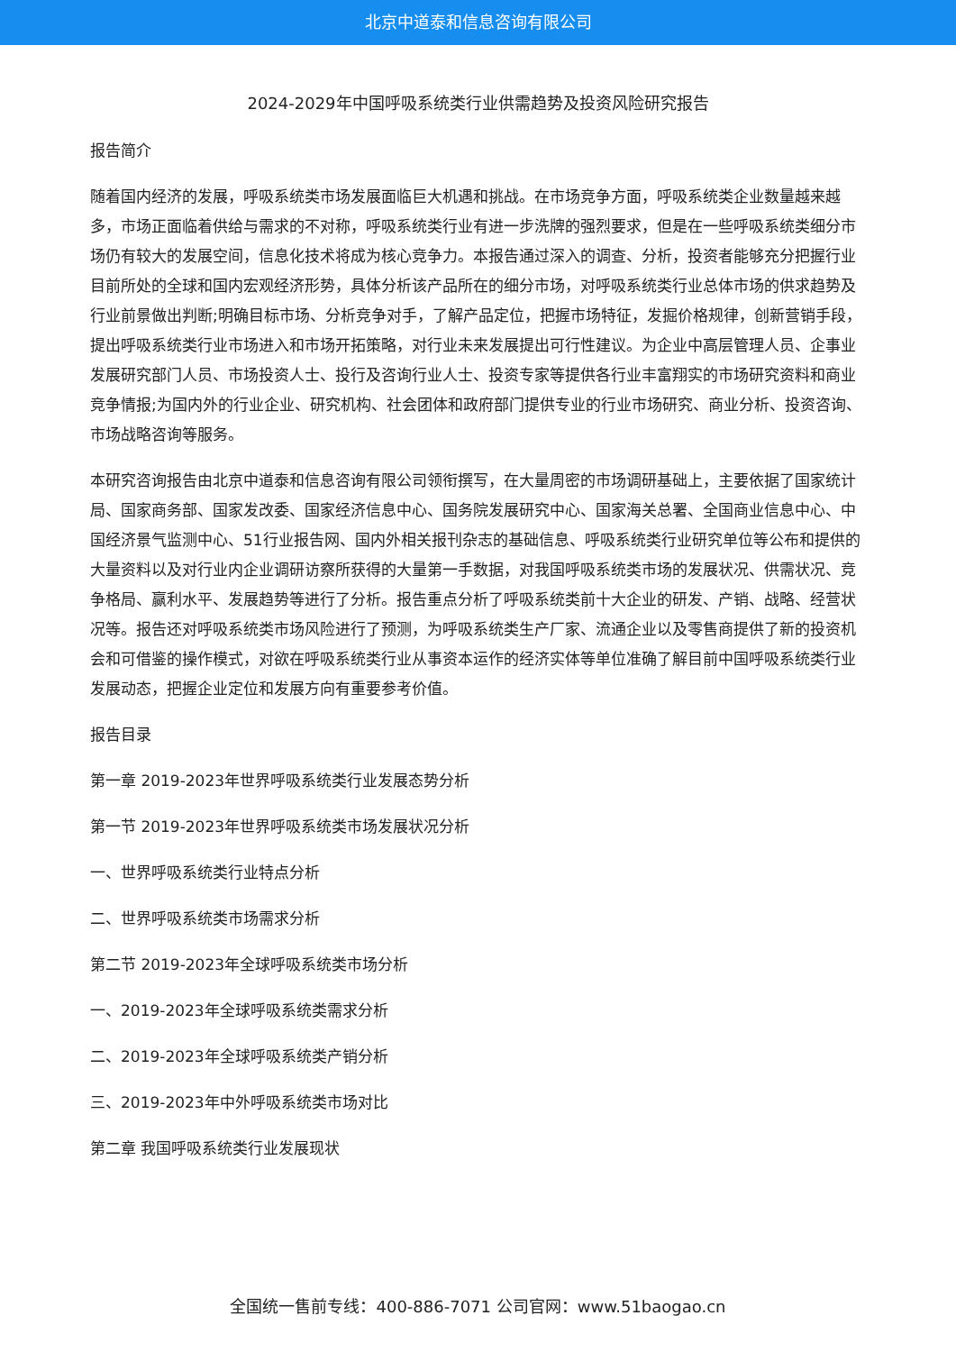北京中道泰和信息咨询有限公司
2024-2029年中国呼吸系统类行业供需趋势及投资风险研究报告
报告简介
随着国内经济的发展，呼吸系统类市场发展面临巨大机遇和挑战。在市场竞争方面，呼吸系统类企业数量越来越多，市场正面临着供给与需求的不对称，呼吸系统类行业有进一步洗牌的强烈要求，但是在一些呼吸系统类细分市场仍有较大的发展空间，信息化技术将成为核心竞争力。本报告通过深入的调查、分析，投资者能够充分把握行业目前所处的全球和国内宏观经济形势，具体分析该产品所在的细分市场，对呼吸系统类行业总体市场的供求趋势及行业前景做出判断;明确目标市场、分析竞争对手，了解产品定位，把握市场特征，发掘价格规律，创新营销手段，提出呼吸系统类行业市场进入和市场开拓策略，对行业未来发展提出可行性建议。为企业中高层管理人员、企事业发展研究部门人员、市场投资人士、投行及咨询行业人士、投资专家等提供各行业丰富翔实的市场研究资料和商业竞争情报;为国内外的行业企业、研究机构、社会团体和政府部门提供专业的行业市场研究、商业分析、投资咨询、市场战略咨询等服务。
本研究咨询报告由北京中道泰和信息咨询有限公司领衔撰写，在大量周密的市场调研基础上，主要依据了国家统计局、国家商务部、国家发改委、国家经济信息中心、国务院发展研究中心、国家海关总署、全国商业信息中心、中国经济景气监测中心、51行业报告网、国内外相关报刊杂志的基础信息、呼吸系统类行业研究单位等公布和提供的大量资料以及对行业内企业调研访察所获得的大量第一手数据，对我国呼吸系统类市场的发展状况、供需状况、竞争格局、赢利水平、发展趋势等进行了分析。报告重点分析了呼吸系统类前十大企业的研发、产销、战略、经营状况等。报告还对呼吸系统类市场风险进行了预测，为呼吸系统类生产厂家、流通企业以及零售商提供了新的投资机会和可借鉴的操作模式，对欲在呼吸系统类行业从事资本运作的经济实体等单位准确了解目前中国呼吸系统类行业发展动态，把握企业定位和发展方向有重要参考价值。
报告目录
第一章 2019-2023年世界呼吸系统类行业发展态势分析
第一节 2019-2023年世界呼吸系统类市场发展状况分析
一、世界呼吸系统类行业特点分析
二、世界呼吸系统类市场需求分析
第二节 2019-2023年全球呼吸系统类市场分析
一、2019-2023年全球呼吸系统类需求分析
二、2019-2023年全球呼吸系统类产销分析
三、2019-2023年中外呼吸系统类市场对比
第二章 我国呼吸系统类行业发展现状
全国统一售前专线：400-886-7071 公司官网：www.51baogao.cn